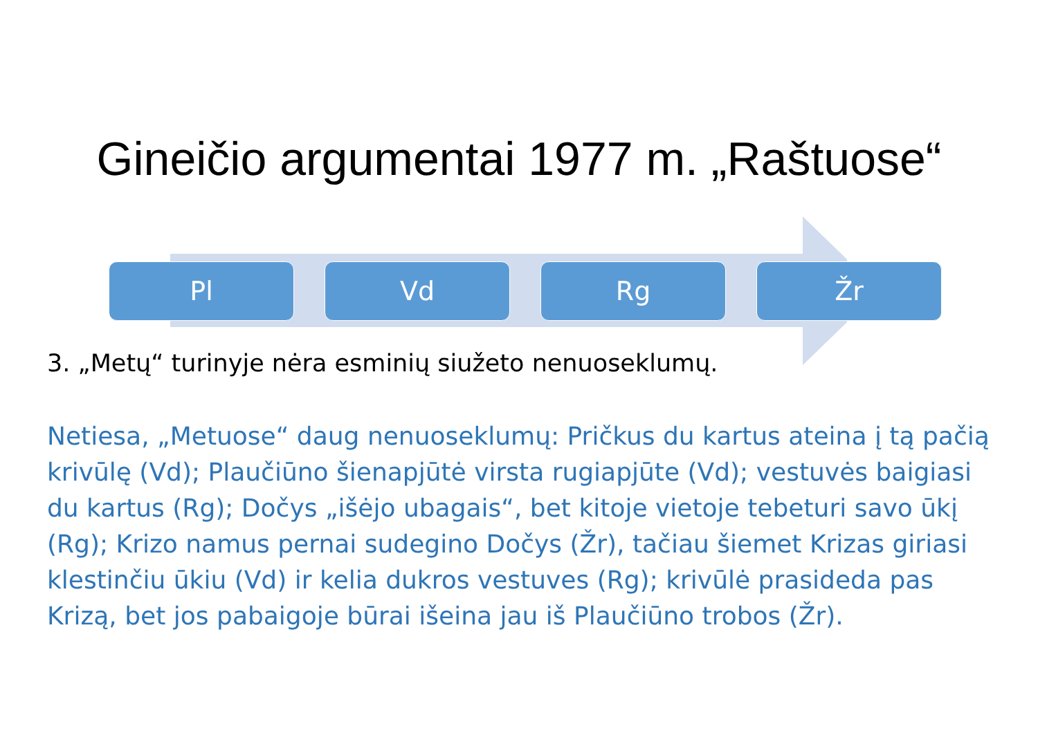Gineičio argumentai 1977 m. „Raštuose“
Pl Vd Rg Žr
3. „Metų“ turinyje nėra esminių siužeto nenuoseklumų.
Netiesa, „Metuose“ daug nenuoseklumų: Pričkus du kartus ateina į tą pačią krivūlę (Vd); Plaučiūno šienapjūtė virsta rugiapjūte (Vd); vestuvės baigiasi du kartus (Rg); Dočys „išėjo ubagais“, bet kitoje vietoje tebeturi savo ūkį (Rg); Krizo namus pernai sudegino Dočys (Žr), tačiau šiemet Krizas giriasi klestinčiu ūkiu (Vd) ir kelia dukros vestuves (Rg); krivūlė prasideda pas Krizą, bet jos pabaigoje būrai išeina jau iš Plaučiūno trobos (Žr).